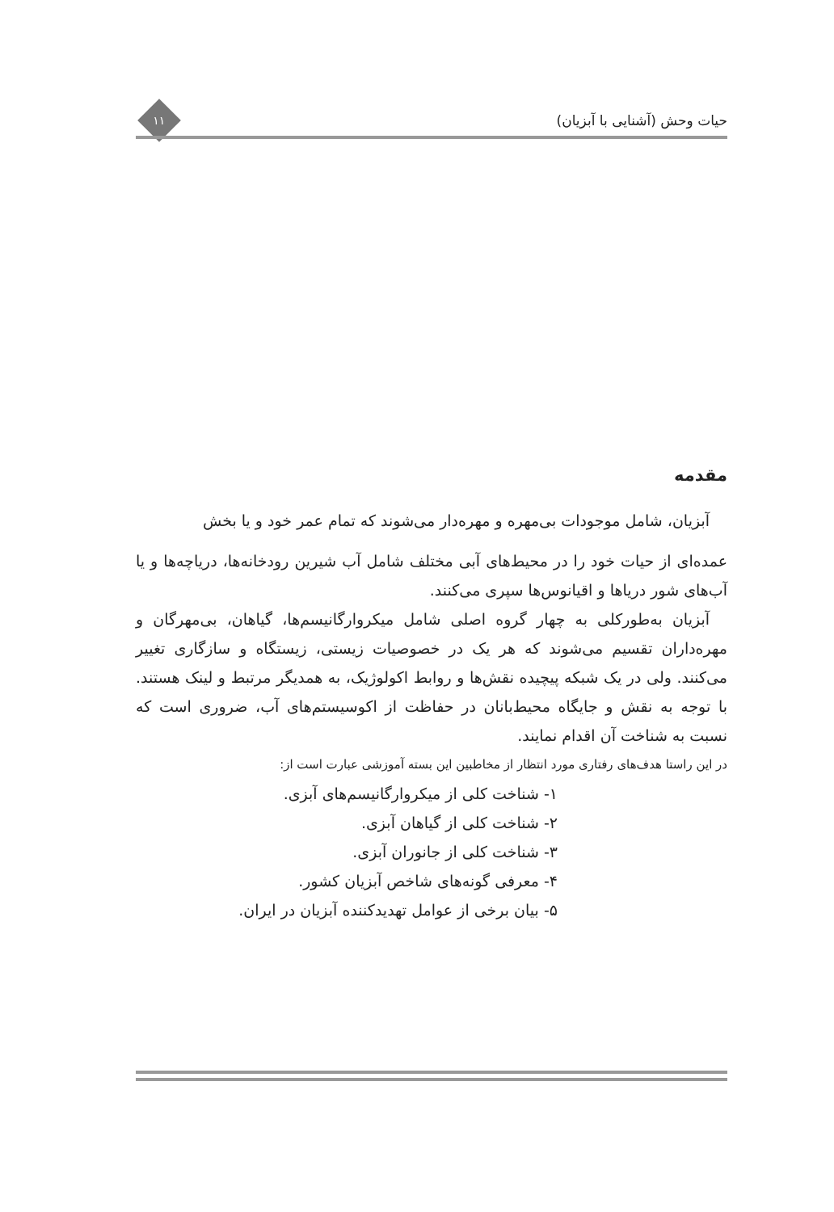حیات وحش (آشنایی با آبزیان)
۱۱
مقدمه
آبزیان، شامل موجودات بی‌مهره و مهره‌دار می‌شوند که تمام عمر خود و یا بخش
عمده‌ای از حیات خود را در محیط‌های آبی مختلف شامل آب شیرین رودخانه‌ها، دریاچه‌ها و یا آب‌های شور دریاها و اقیانوس‌ها سپری می‌کنند.
آبزیان به‌طورکلی به چهار گروه اصلی شامل میکروارگانیسم‌ها، گیاهان، بی‌مهرگان و مهره‌داران تقسیم می‌شوند که هر یک در خصوصیات زیستی، زیستگاه و سازگاری تغییر می‌کنند. ولی در یک شبکه پیچیده نقش‌ها و روابط اکولوژیک، به همدیگر مرتبط و لینک هستند. با توجه به نقش و جایگاه محیط‌بانان در حفاظت از اکوسیستم‌های آب، ضروری است که نسبت به شناخت آن اقدام نمایند.
در این راستا هدف‌های رفتاری مورد انتظار از مخاطبین این بسته آموزشی عبارت است از:
۱- شناخت کلی از میکروارگانیسم‌های آبزی.
۲- شناخت کلی از گیاهان آبزی.
۳- شناخت کلی از جانوران آبزی.
۴- معرفی گونه‌های شاخص آبزیان کشور.
۵- بیان برخی از عوامل تهدیدکننده آبزیان در ایران.